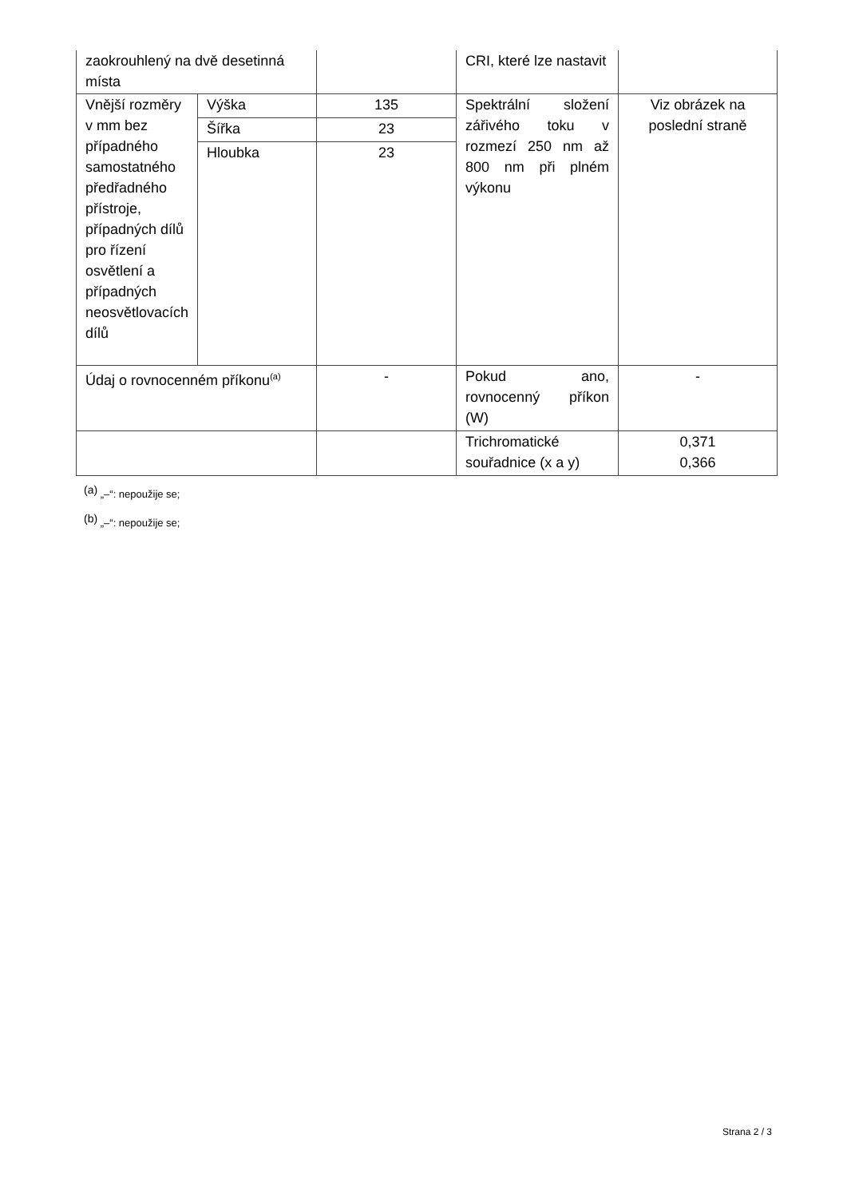| zaokrouhlený na dvě desetinná místa | | | CRI, které lze nastavit | |
| Vnější rozměry v mm bez případného samostatného předřadného přístroje, případných dílů pro řízení osvětlení a případných neosvětlovacích dílů | Výška | 135 | Spektrální složení zářivého toku v rozmezí 250 nm až 800 nm při plném výkonu | Viz obrázek na poslední straně |
| | Šířka | 23 | | |
| | Hloubka | 23 | | |
| Údaj o rovnocenném příkonu<sup>(a)</sup> | | - | Pokud ano, rovnocenný příkon (W) | - |
| | | | Trichromatické souřadnice (x a y) | 0,371 0,366 |
<sup>(a)</sup> „–“: nepoužije se;
<sup>(b)</sup> „–“: nepoužije se;
Strana 2 / 3